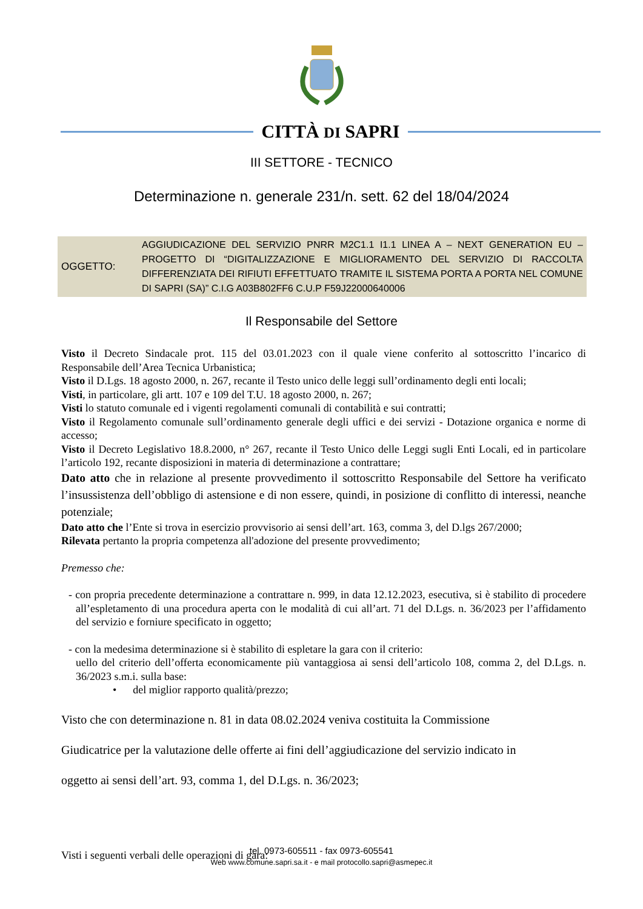CITTÀ DI SAPRI
III SETTORE - TECNICO
Determinazione n. generale 231/n. sett. 62 del 18/04/2024
OGGETTO:
AGGIUDICAZIONE DEL SERVIZIO PNRR M2C1.1 I1.1 LINEA A – NEXT GENERATION EU – PROGETTO DI “DIGITALIZZAZIONE E MIGLIORAMENTO DEL SERVIZIO DI RACCOLTA DIFFERENZIATA DEI RIFIUTI EFFETTUATO TRAMITE IL SISTEMA PORTA A PORTA NEL COMUNE DI SAPRI (SA)” C.I.G A03B802FF6 C.U.P F59J22000640006
Il Responsabile del Settore
Visto il Decreto Sindacale prot. 115 del 03.01.2023 con il quale viene conferito al sottoscritto l’incarico di Responsabile dell’Area Tecnica Urbanistica;
Visto il D.Lgs. 18 agosto 2000, n. 267, recante il Testo unico delle leggi sull’ordinamento degli enti locali;
Visti, in particolare, gli artt. 107 e 109 del T.U. 18 agosto 2000, n. 267;
Visti lo statuto comunale ed i vigenti regolamenti comunali di contabilità e sui contratti;
Visto il Regolamento comunale sull’ordinamento generale degli uffici e dei servizi - Dotazione organica e norme di accesso;
Visto il Decreto Legislativo 18.8.2000, n° 267, recante il Testo Unico delle Leggi sugli Enti Locali, ed in particolare l’articolo 192, recante disposizioni in materia di determinazione a contrattare;
Dato atto che in relazione al presente provvedimento il sottoscritto Responsabile del Settore ha verificato l’insussistenza dell’obbligo di astensione e di non essere, quindi, in posizione di conflitto di interessi, neanche potenziale;
Dato atto che l’Ente si trova in esercizio provvisorio ai sensi dell’art. 163, comma 3, del D.lgs 267/2000;
Rilevata pertanto la propria competenza all'adozione del presente provvedimento;
Premesso che:
- con propria precedente determinazione a contrattare n. 999, in data 12.12.2023, esecutiva, si è stabilito di procedere all’espletamento di una procedura aperta con le modalità di cui all’art. 71 del D.Lgs. n. 36/2023 per l’affidamento del servizio e forniure specificato in oggetto;
- con la medesima determinazione si è stabilito di espletare la gara con il criterio:
uello del criterio dell’offerta economicamente più vantaggiosa ai sensi dell’articolo 108, comma 2, del D.Lgs. n. 36/2023 s.m.i. sulla base:
• del miglior rapporto qualità/prezzo;
Visto che con determinazione n. 81 in data 08.02.2024 veniva costituita la Commissione
Giudicatrice per la valutazione delle offerte ai fini dell’aggiudicazione del servizio indicato in
oggetto ai sensi dell’art. 93, comma 1, del D.Lgs. n. 36/2023;
Visti i seguenti verbali delle operazioni di gara:
tel. 0973-605511 - fax 0973-605541
Web www.comune.sapri.sa.it - e mail protocollo.sapri@asmepec.it